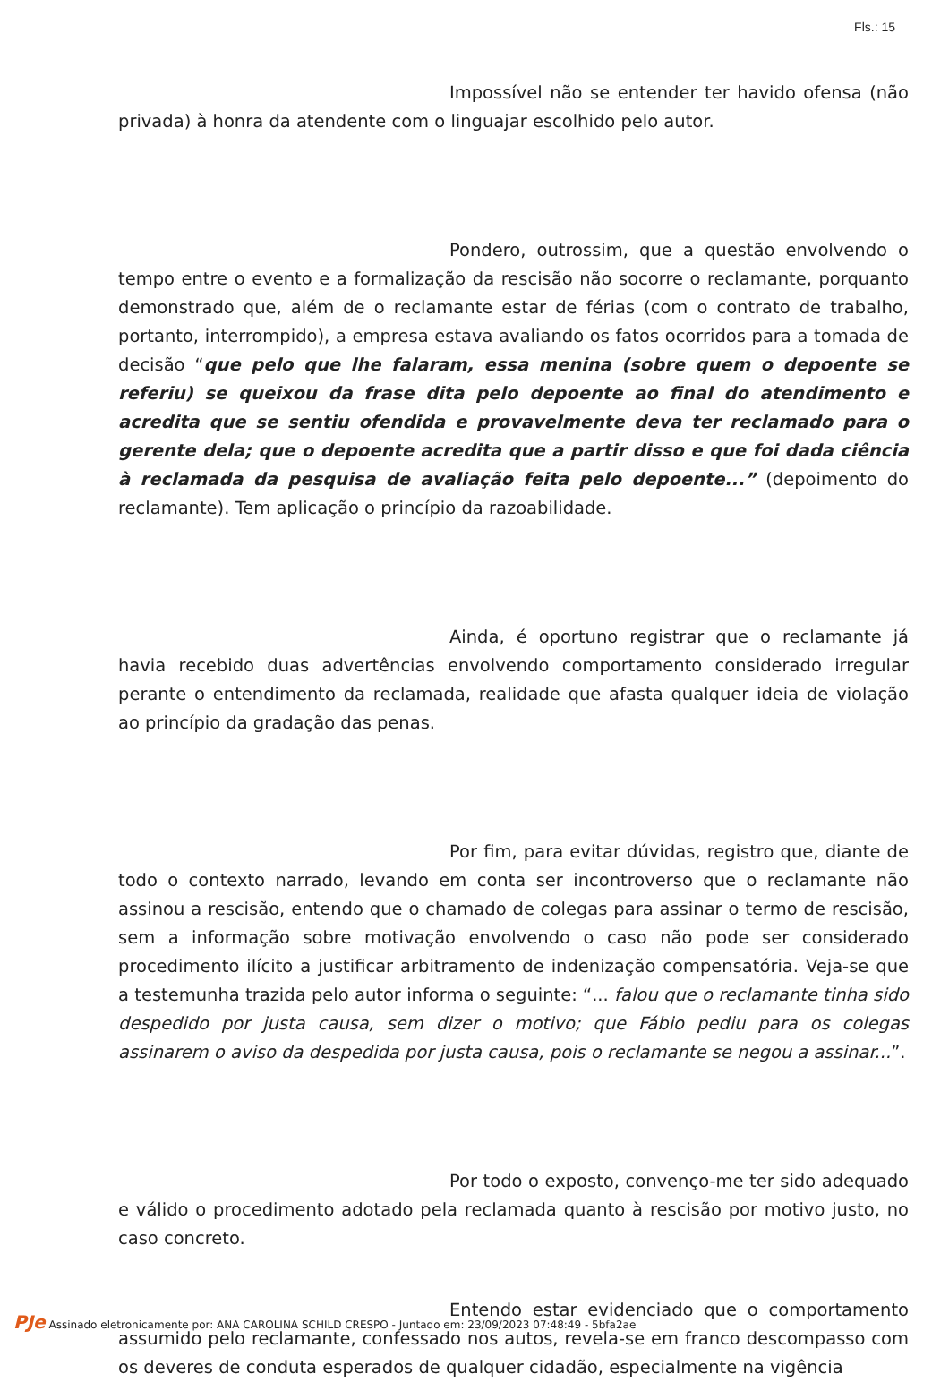Fls.: 15
Impossível não se entender ter havido ofensa (não privada) à honra da atendente com o linguajar escolhido pelo autor.
Pondero, outrossim, que a questão envolvendo o tempo entre o evento e a formalização da rescisão não socorre o reclamante, porquanto demonstrado que, além de o reclamante estar de férias (com o contrato de trabalho, portanto, interrompido), a empresa estava avaliando os fatos ocorridos para a tomada de decisão “que pelo que lhe falaram, essa menina (sobre quem o depoente se referiu) se queixou da frase dita pelo depoente ao final do atendimento e acredita que se sentiu ofendida e provavelmente deva ter reclamado para o gerente dela; que o depoente acredita que a partir disso e que foi dada ciência à reclamada da pesquisa de avaliação feita pelo depoente...” (depoimento do reclamante). Tem aplicação o princípio da razoabilidade.
Ainda, é oportuno registrar que o reclamante já havia recebido duas advertências envolvendo comportamento considerado irregular perante o entendimento da reclamada, realidade que afasta qualquer ideia de violação ao princípio da gradação das penas.
Por fim, para evitar dúvidas, registro que, diante de todo o contexto narrado, levando em conta ser incontroverso que o reclamante não assinou a rescisão, entendo que o chamado de colegas para assinar o termo de rescisão, sem a informação sobre motivação envolvendo o caso não pode ser considerado procedimento ilícito a justificar arbitramento de indenização compensatória. Veja-se que a testemunha trazida pelo autor informa o seguinte: “... falou que o reclamante tinha sido despedido por justa causa, sem dizer o motivo; que Fábio pediu para os colegas assinarem o aviso da despedida por justa causa, pois o reclamante se negou a assinar...”.
Por todo o exposto, convenço-me ter sido adequado e válido o procedimento adotado pela reclamada quanto à rescisão por motivo justo, no caso concreto.
Entendo estar evidenciado que o comportamento assumido pelo reclamante, confessado nos autos, revela-se em franco descompasso com os deveres de conduta esperados de qualquer cidadão, especialmente na vigência
PJe Assinado eletronicamente por: ANA CAROLINA SCHILD CRESPO - Juntado em: 23/09/2023 07:48:49 - 5bfa2ae